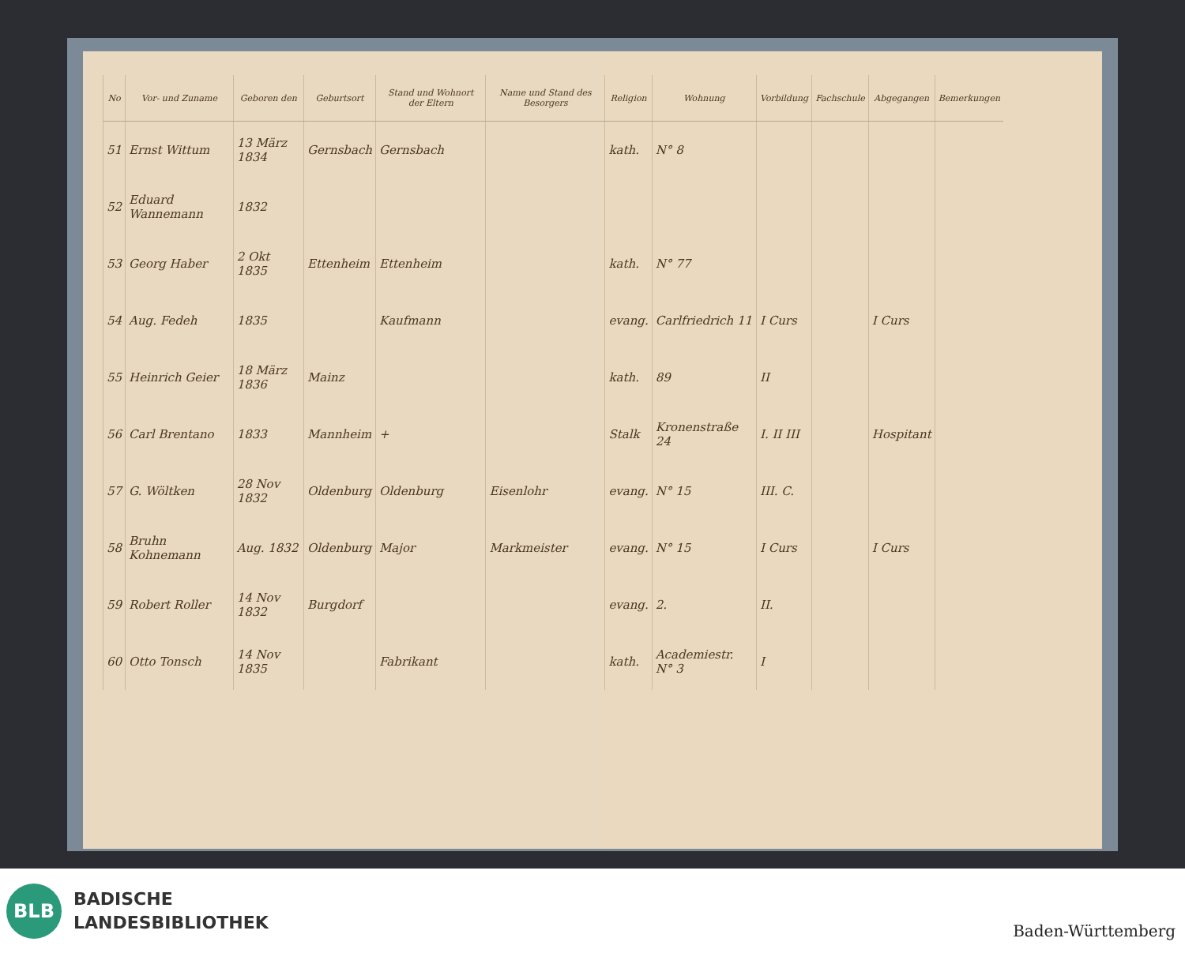| No | Vor- und Zuname | Geboren den | Geburtsort | Stand und Wohnort der Eltern | Name und Stand des Besorgers | Religion | Wohnung | Vorbildung | Fachschule | Abgegangen | Bemerkungen |
| --- | --- | --- | --- | --- | --- | --- | --- | --- | --- | --- | --- |
| 51 | Ernst Wittum | 13 März 1834 | Gernsbach | Gernsbach | | kath. | N° 8 | | | | |
| 52 | Eduard Wannemann | 1832 | | | | | | | | | |
| 53 | Georg Haber | 2 Okt 1835 | Ettenheim | Ettenheim | | kath. | N° 77 | | | | |
| 54 | Aug. Fedeh | 1835 | | Kaufmann | | evang. | Carlfriedrich 11 | I Curs | | I Curs | |
| 55 | Heinrich Geier | 18 März 1836 | Mainz | | | kath. | 89 | II | | | |
| 56 | Carl Brentano | 1833 | Mannheim | + | | Stalk | Kronenstraße 24 | I. II III | | Hospitant | |
| 57 | G. Wöltken | 28 Nov 1832 | Oldenburg | Oldenburg | Eisenlohr | evang. | N° 15 | III. C. | | | |
| 58 | Bruhn Kohnemann | Aug. 1832 | Oldenburg | Major | Markmeister | evang. | N° 15 | I Curs | | I Curs | |
| 59 | Robert Roller | 14 Nov 1832 | Burgdorf | | | evang. | 2. | II. | | | |
| 60 | Otto Tonsch | 14 Nov 1835 | | Fabrikant | | kath. | Academiestr. N° 3 | I | | | |
BLB
BADISCHE
LANDESBIBLIOTHEK
Baden-Württemberg